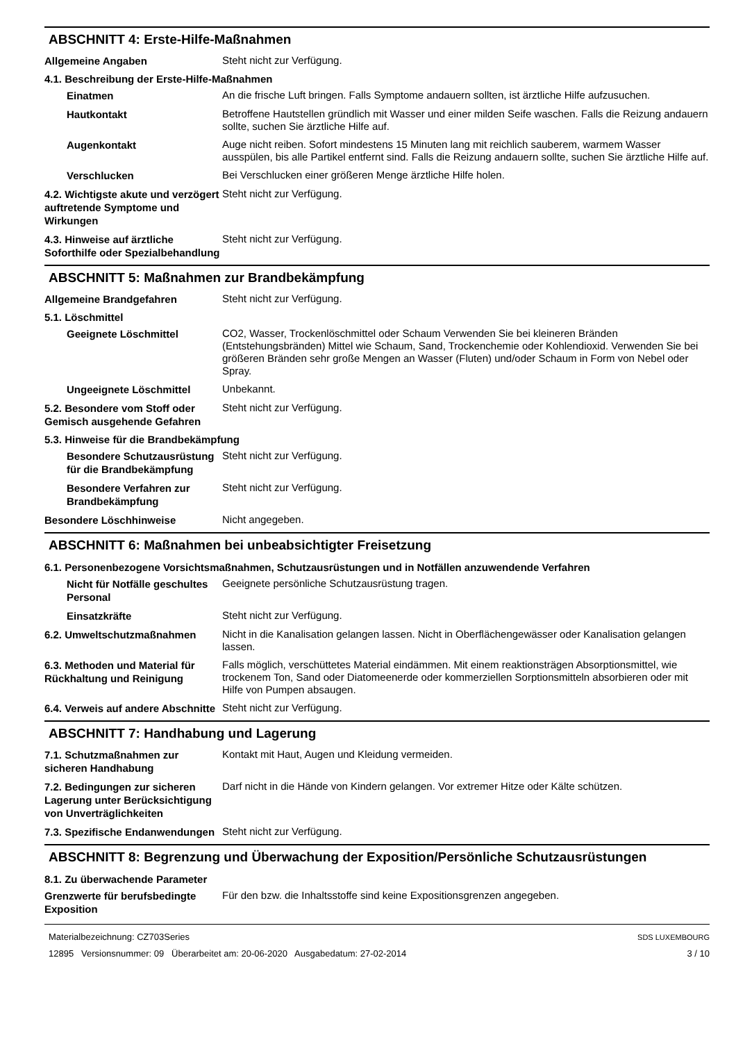ABSCHNITT 4: Erste-Hilfe-Maßnahmen
Allgemeine Angaben
Steht nicht zur Verfügung.
4.1. Beschreibung der Erste-Hilfe-Maßnahmen
Einatmen
An die frische Luft bringen. Falls Symptome andauern sollten, ist ärztliche Hilfe aufzusuchen.
Hautkontakt
Betroffene Hautstellen gründlich mit Wasser und einer milden Seife waschen. Falls die Reizung andauern sollte, suchen Sie ärztliche Hilfe auf.
Augenkontakt
Auge nicht reiben. Sofort mindestens 15 Minuten lang mit reichlich sauberem, warmem Wasser ausspülen, bis alle Partikel entfernt sind. Falls die Reizung andauern sollte, suchen Sie ärztliche Hilfe auf.
Verschlucken
Bei Verschlucken einer größeren Menge ärztliche Hilfe holen.
4.2. Wichtigste akute und verzögert auftretende Symptome und Wirkungen
Steht nicht zur Verfügung.
4.3. Hinweise auf ärztliche Soforthilfe oder Spezialbehandlung
Steht nicht zur Verfügung.
ABSCHNITT 5: Maßnahmen zur Brandbekämpfung
Allgemeine Brandgefahren
Steht nicht zur Verfügung.
5.1. Löschmittel
Geeignete Löschmittel
CO2, Wasser, Trockenlöschmittel oder Schaum Verwenden Sie bei kleineren Bränden (Entstehungsbränden) Mittel wie Schaum, Sand, Trockenchemie oder Kohlendioxid. Verwenden Sie bei größeren Bränden sehr große Mengen an Wasser (Fluten) und/oder Schaum in Form von Nebel oder Spray.
Ungeeignete Löschmittel
Unbekannt.
5.2. Besondere vom Stoff oder Gemisch ausgehende Gefahren
Steht nicht zur Verfügung.
5.3. Hinweise für die Brandbekämpfung
Besondere Schutzausrüstung für die Brandbekämpfung
Steht nicht zur Verfügung.
Besondere Verfahren zur Brandbekämpfung
Steht nicht zur Verfügung.
Besondere Löschhinweise
Nicht angegeben.
ABSCHNITT 6: Maßnahmen bei unbeabsichtigter Freisetzung
6.1. Personenbezogene Vorsichtsmaßnahmen, Schutzausrüstungen und in Notfällen anzuwendende Verfahren
Nicht für Notfälle geschultes Personal
Geeignete persönliche Schutzausrüstung tragen.
Einsatzkräfte
Steht nicht zur Verfügung.
6.2. Umweltschutzmaßnahmen
Nicht in die Kanalisation gelangen lassen. Nicht in Oberflächengewässer oder Kanalisation gelangen lassen.
6.3. Methoden und Material für Rückhaltung und Reinigung
Falls möglich, verschüttetes Material eindämmen. Mit einem reaktionsträgen Absorptionsmittel, wie trockenem Ton, Sand oder Diatomeenerde oder kommerziellen Sorptionsmitteln absorbieren oder mit Hilfe von Pumpen absaugen.
6.4. Verweis auf andere Abschnitte
Steht nicht zur Verfügung.
ABSCHNITT 7: Handhabung und Lagerung
7.1. Schutzmaßnahmen zur sicheren Handhabung
Kontakt mit Haut, Augen und Kleidung vermeiden.
7.2. Bedingungen zur sicheren Lagerung unter Berücksichtigung von Unverträglichkeiten
Darf nicht in die Hände von Kindern gelangen. Vor extremer Hitze oder Kälte schützen.
7.3. Spezifische Endanwendungen
Steht nicht zur Verfügung.
ABSCHNITT 8: Begrenzung und Überwachung der Exposition/Persönliche Schutzausrüstungen
8.1. Zu überwachende Parameter
Grenzwerte für berufsbedingte Exposition
Für den bzw. die Inhaltsstoffe sind keine Expositionsgrenzen angegeben.
Materialbezeichnung: CZ703Series
12895 Versionsnummer: 09 Überarbeitet am: 20-06-2020 Ausgabedatum: 27-02-2014
SDS LUXEMBOURG
3 / 10